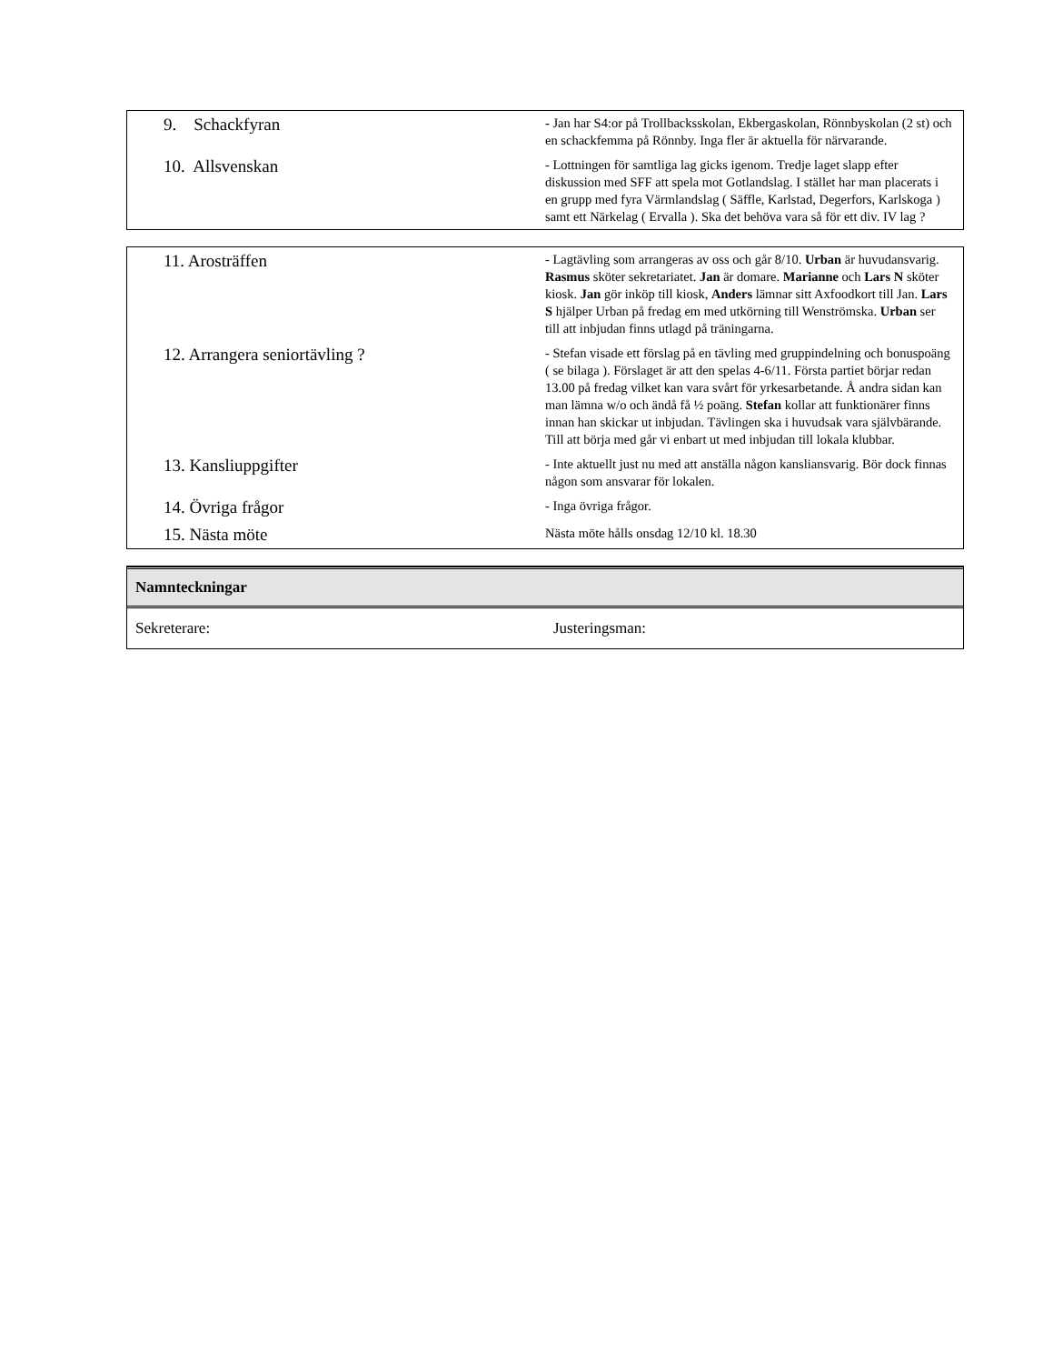| 9. Schackfyran | - Jan har S4:or på Trollbacksskolan, Ekbergaskolan, Rönnbyskolan (2 st) och en schackfemma på Rönnby. Inga fler är aktuella för närvarande. |
| 10. Allsvenskan | - Lottningen för samtliga lag gicks igenom. Tredje laget slapp efter diskussion med SFF att spela mot Gotlandslag. I stället har man placerats i en grupp med fyra Värmlandslag ( Säffle, Karlstad, Degerfors, Karlskoga ) samt ett Närkelag ( Ervalla ). Ska det behöva vara så för ett div. IV lag ? |
| 11. Arosträffen | - Lagtävling som arrangeras av oss och går 8/10. Urban är huvudansvarig. Rasmus sköter sekretariatet. Jan är domare. Marianne och Lars N sköter kiosk. Jan gör inköp till kiosk, Anders lämnar sitt Axfoodkort till Jan. Lars S hjälper Urban på fredag em med utkörning till Wenströmska. Urban ser till att inbjudan finns utlagd på träningarna. |
| 12. Arrangera seniortävling ? | - Stefan visade ett förslag på en tävling med gruppindelning och bonuspoäng ( se bilaga ). Förslaget är att den spelas 4-6/11. Första partiet börjar redan 13.00 på fredag vilket kan vara svårt för yrkesarbetande. Å andra sidan kan man lämna w/o och ändå få ½ poäng. Stefan kollar att funktionärer finns innan han skickar ut inbjudan. Tävlingen ska i huvudsak vara självbärande. Till att börja med går vi enbart ut med inbjudan till lokala klubbar. |
| 13. Kansliuppgifter | - Inte aktuellt just nu med att anställa någon kansliansvarig. Bör dock finnas någon som ansvarar för lokalen. |
| 14. Övriga frågor | - Inga övriga frågor. |
| 15. Nästa möte | Nästa möte hålls onsdag 12/10 kl. 18.30 |
Namnteckningar
Sekreterare: Justeringsman: